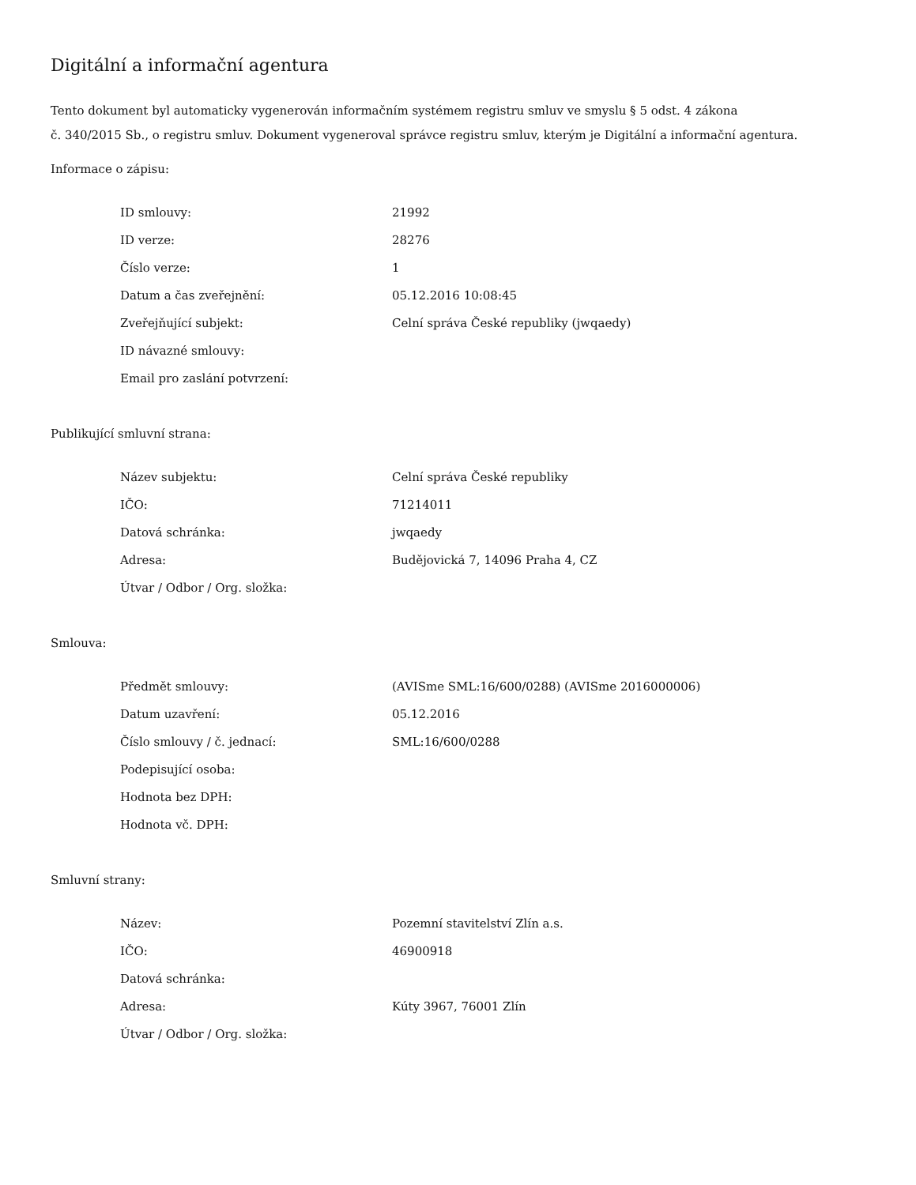Digitální a informační agentura
Tento dokument byl automaticky vygenerován informačním systémem registru smluv ve smyslu § 5 odst. 4 zákona
č. 340/2015 Sb., o registru smluv. Dokument vygeneroval správce registru smluv, kterým je Digitální a informační agentura.
Informace o zápisu:
| ID smlouvy: | 21992 |
| ID verze: | 28276 |
| Číslo verze: | 1 |
| Datum a čas zveřejnění: | 05.12.2016 10:08:45 |
| Zveřejňující subjekt: | Celní správa České republiky (jwqaedy) |
| ID návazné smlouvy: | |
| Email pro zaslání potvrzení: | |
Publikující smluvní strana:
| Název subjektu: | Celní správa České republiky |
| IČO: | 71214011 |
| Datová schránka: | jwqaedy |
| Adresa: | Budějovická 7, 14096 Praha 4, CZ |
| Útvar / Odbor / Org. složka: | |
Smlouva:
| Předmět smlouvy: | (AVISme SML:16/600/0288) (AVISme 2016000006) |
| Datum uzavření: | 05.12.2016 |
| Číslo smlouvy / č. jednací: | SML:16/600/0288 |
| Podepisující osoba: | |
| Hodnota bez DPH: | |
| Hodnota vč. DPH: | |
Smluvní strany:
| Název: | Pozemní stavitelství Zlín a.s. |
| IČO: | 46900918 |
| Datová schránka: | |
| Adresa: | Kúty 3967, 76001 Zlín |
| Útvar / Odbor / Org. složka: | |